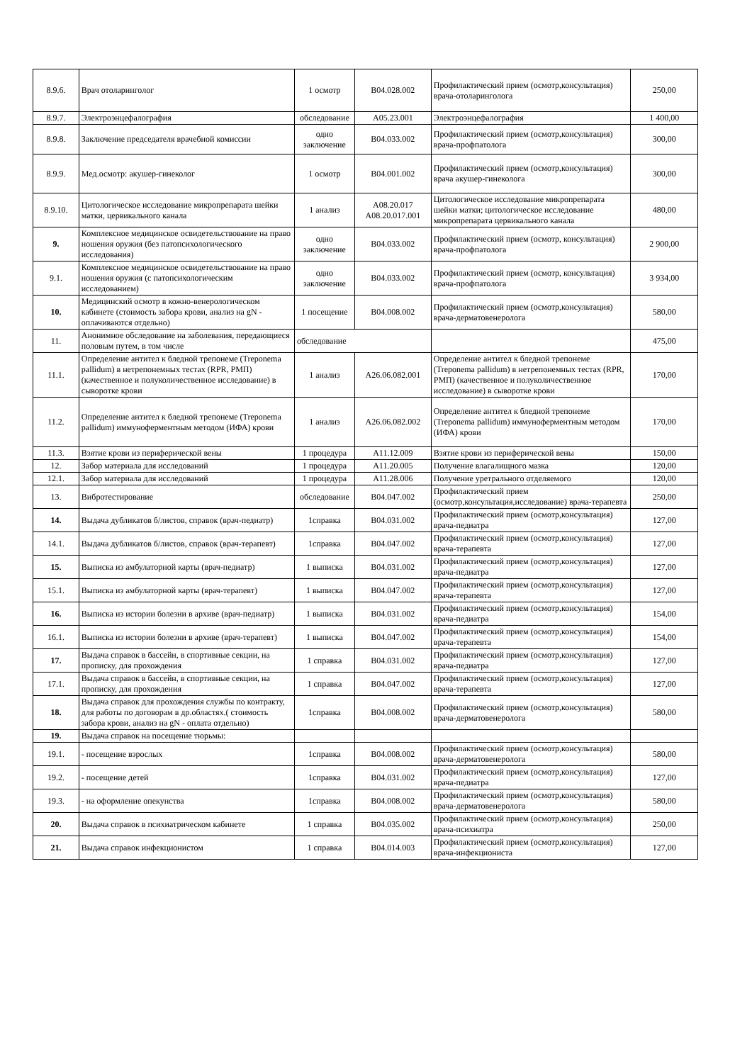| 8.9.6. | Врач отоларинголог | 1 осмотр | B04.028.002 | Профилактический прием (осмотр,консультация) врача-отоларинголога | 250,00 |
| 8.9.7. | Электроэнцефалография | обследование | A05.23.001 | Электроэнцефалография | 1 400,00 |
| 8.9.8. | Заключение председателя врачебной комиссии | одно заключение | B04.033.002 | Профилактический прием (осмотр,консультация) врача-профпатолога | 300,00 |
| 8.9.9. | Мед.осмотр: акушер-гинеколог | 1 осмотр | B04.001.002 | Профилактический прием (осмотр,консультация) врача акушер-гинеколога | 300,00 |
| 8.9.10. | Цитологическое исследование микропрепарата шейки матки, цервикального канала | 1 анализ | A08.20.017 A08.20.017.001 | Цитологическое исследование микропрепарата шейки матки; цитологическое исследование микропрепарата цервикального канала | 480,00 |
| 9. | Комплексное медицинское освидетельствование на право ношения оружия (без патопсихологического исследования) | одно заключение | B04.033.002 | Профилактический прием (осмотр, консультация) врача-профпатолога | 2 900,00 |
| 9.1. | Комплексное медицинское освидетельствование на право ношения оружия (с патопсихологическим исследованием) | одно заключение | B04.033.002 | Профилактический прием (осмотр, консультация) врача-профпатолога | 3 934,00 |
| 10. | Медицинский осмотр в кожно-венерологическом кабинете (стоимость забора крови, анализ на gN - оплачиваются отдельно) | 1 посещение | B04.008.002 | Профилактический прием (осмотр,консультация) врача-дерматовенеролога | 580,00 |
| 11. | Анонимное обследование на заболевания, передающиеся половым путем, в том числе | обследование | | | 475,00 |
| 11.1. | Определение антител к бледной трепонеме (Treponema pallidum) в нетрепонемных тестах (RPR, РМП) (качественное и полуколичественное исследование) в сыворотке крови | 1 анализ | A26.06.082.001 | Определение антител к бледной трепонеме (Treponema pallidum) в нетрепонемных тестах (RPR, РМП) (качественное и полуколичественное исследование) в сыворотке крови | 170,00 |
| 11.2. | Определение антител к бледной трепонеме (Treponema pallidum) иммуноферментным методом (ИФА) крови | 1 анализ | A26.06.082.002 | Определение антител к бледной трепонеме (Treponema pallidum) иммуноферментным методом (ИФА) крови | 170,00 |
| 11.3. | Взятие крови из периферической вены | 1 процедура | A11.12.009 | Взятие крови из периферической вены | 150,00 |
| 12. | Забор материала для исследований | 1 процедура | A11.20.005 | Получение влагалищного мазка | 120,00 |
| 12.1. | Забор материала для исследований | 1 процедура | A11.28.006 | Получение уретрального отделяемого | 120,00 |
| 13. | Вибротестирование | обследование | B04.047.002 | Профилактический прием (осмотр,консультация,исследование) врача-терапевта | 250,00 |
| 14. | Выдача дубликатов б/листов, справок (врач-педиатр) | 1справка | B04.031.002 | Профилактический прием (осмотр,консультация) врача-педиатра | 127,00 |
| 14.1. | Выдача дубликатов б/листов, справок (врач-терапевт) | 1справка | B04.047.002 | Профилактический прием (осмотр,консультация) врача-терапевта | 127,00 |
| 15. | Выписка из амбулаторной карты (врач-педиатр) | 1 выписка | B04.031.002 | Профилактический прием (осмотр,консультация) врача-педиатра | 127,00 |
| 15.1. | Выписка из амбулаторной карты (врач-терапевт) | 1 выписка | B04.047.002 | Профилактический прием (осмотр,консультация) врача-терапевта | 127,00 |
| 16. | Выписка из истории болезни в архиве (врач-педиатр) | 1 выписка | B04.031.002 | Профилактический прием (осмотр,консультация) врача-педиатра | 154,00 |
| 16.1. | Выписка из истории болезни в архиве (врач-терапевт) | 1 выписка | B04.047.002 | Профилактический прием (осмотр,консультация) врача-терапевта | 154,00 |
| 17. | Выдача справок в бассейн, в спортивные секции, на прописку, для прохождения | 1 справка | B04.031.002 | Профилактический прием (осмотр,консультация) врача-педиатра | 127,00 |
| 17.1. | Выдача справок в бассейн, в спортивные секции, на прописку, для прохождения | 1 справка | B04.047.002 | Профилактический прием (осмотр,консультация) врача-терапевта | 127,00 |
| 18. | Выдача справок для прохождения службы по контракту, для работы по договорам в др.областях.( стоимость забора крови, анализ на gN - оплата отдельно) | 1справка | B04.008.002 | Профилактический прием (осмотр,консультация) врача-дерматовенеролога | 580,00 |
| 19. | Выдача справок на посещение тюрьмы: | | | | |
| 19.1. | - посещение взрослых | 1справка | B04.008.002 | Профилактический прием (осмотр,консультация) врача-дерматовенеролога | 580,00 |
| 19.2. | - посещение детей | 1справка | B04.031.002 | Профилактический прием (осмотр,консультация) врача-педиатра | 127,00 |
| 19.3. | - на оформление опекунства | 1справка | B04.008.002 | Профилактический прием (осмотр,консультация) врача-дерматовенеролога | 580,00 |
| 20. | Выдача справок в психиатрическом кабинете | 1 справка | B04.035.002 | Профилактический прием (осмотр,консультация) врача-психиатра | 250,00 |
| 21. | Выдача справок инфекционистом | 1 справка | B04.014.003 | Профилактический прием (осмотр,консультация) врача-инфекциониста | 127,00 |